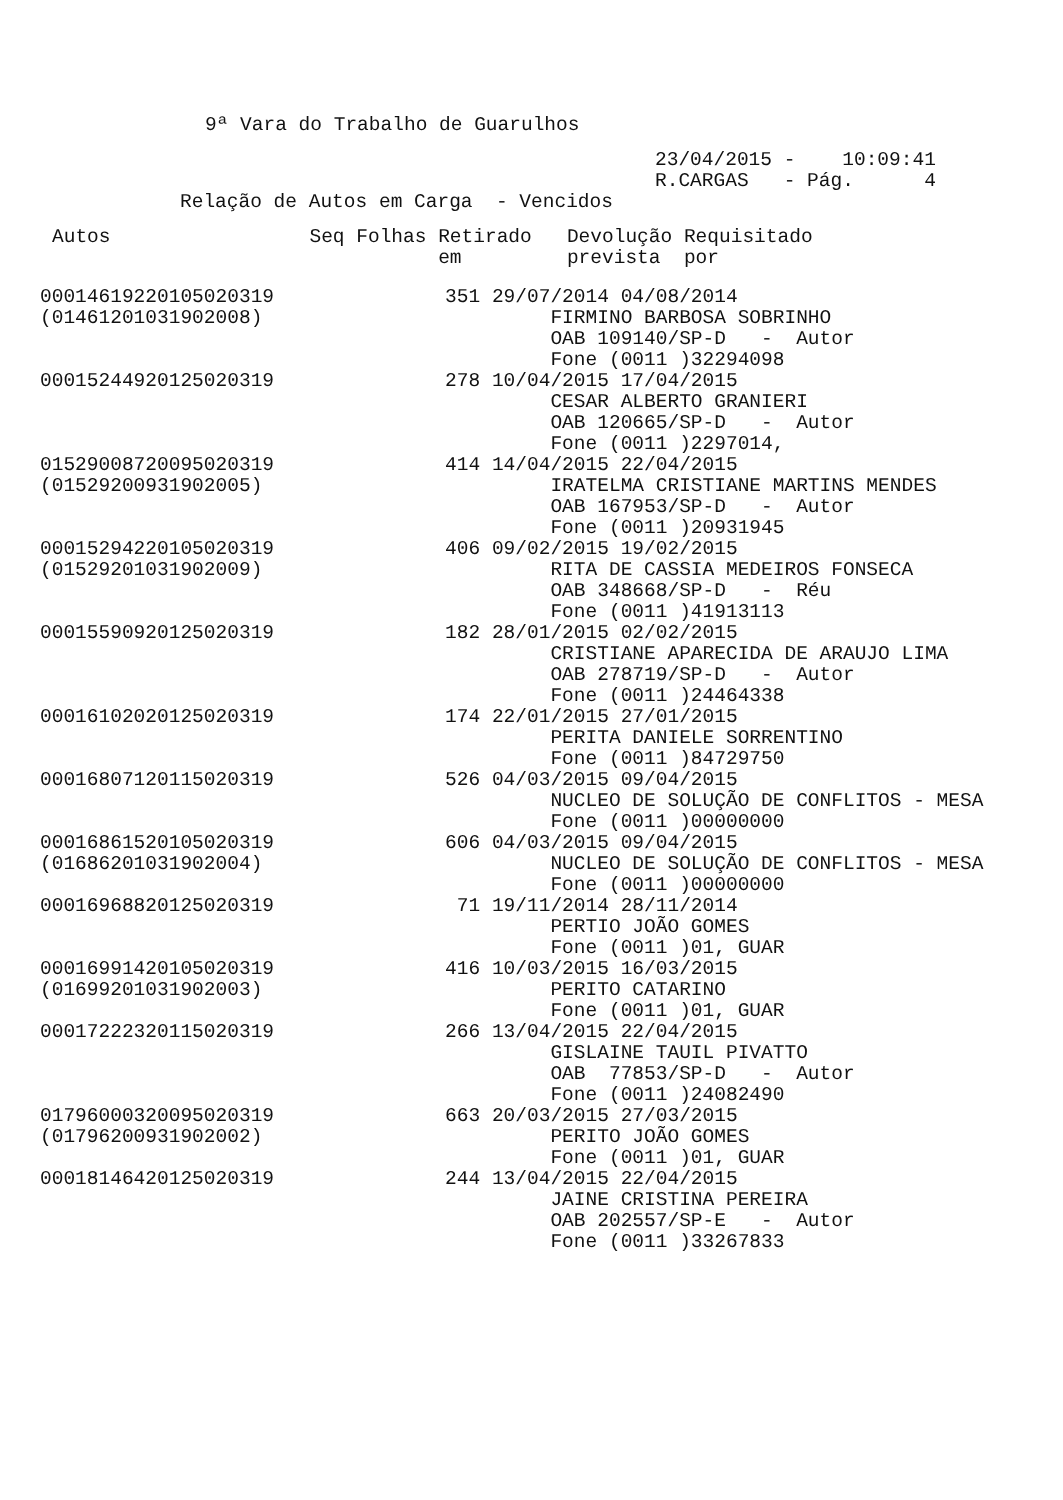9ª Vara do Trabalho de Guarulhos
23/04/2015 -    10:09:41
R.CARGAS   - Pág.      4
Relação de Autos em Carga  - Vencidos
Autos                 Seq Folhas Retirado   Devolução Requisitado
                                 em         prevista  por
| 00014619220105020319 (01461201031902008) | 351 29/07/2014 04/08/2014 FIRMINO BARBOSA SOBRINHO OAB 109140/SP-D - Autor Fone (0011 )32294098 |
| 00015244920125020319 | 278 10/04/2015 17/04/2015 CESAR ALBERTO GRANIERI OAB 120665/SP-D - Autor Fone (0011 )2297014, |
| 01529008720095020319 (01529200931902005) | 414 14/04/2015 22/04/2015 IRATELMA CRISTIANE MARTINS MENDES OAB 167953/SP-D - Autor Fone (0011 )20931945 |
| 00015294220105020319 (01529201031902009) | 406 09/02/2015 19/02/2015 RITA DE CASSIA MEDEIROS FONSECA OAB 348668/SP-D - Réu Fone (0011 )41913113 |
| 00015590920125020319 | 182 28/01/2015 02/02/2015 CRISTIANE APARECIDA DE ARAUJO LIMA OAB 278719/SP-D - Autor Fone (0011 )24464338 |
| 00016102020125020319 | 174 22/01/2015 27/01/2015 PERITA DANIELE SORRENTINO Fone (0011 )84729750 |
| 00016807120115020319 | 526 04/03/2015 09/04/2015 NUCLEO DE SOLUÇÃO DE CONFLITOS - MESA Fone (0011 )00000000 |
| 00016861520105020319 (01686201031902004) | 606 04/03/2015 09/04/2015 NUCLEO DE SOLUÇÃO DE CONFLITOS - MESA Fone (0011 )00000000 |
| 00016968820125020319 | 71 19/11/2014 28/11/2014 PERTIO JOÃO GOMES Fone (0011 )01, GUAR |
| 00016991420105020319 (01699201031902003) | 416 10/03/2015 16/03/2015 PERITO CATARINO Fone (0011 )01, GUAR |
| 00017222320115020319 | 266 13/04/2015 22/04/2015 GISLAINE TAUIL PIVATTO OAB 77853/SP-D - Autor Fone (0011 )24082490 |
| 01796000320095020319 (01796200931902002) | 663 20/03/2015 27/03/2015 PERITO JOÃO GOMES Fone (0011 )01, GUAR |
| 00018146420125020319 | 244 13/04/2015 22/04/2015 JAINE CRISTINA PEREIRA OAB 202557/SP-E - Autor Fone (0011 )33267833 |